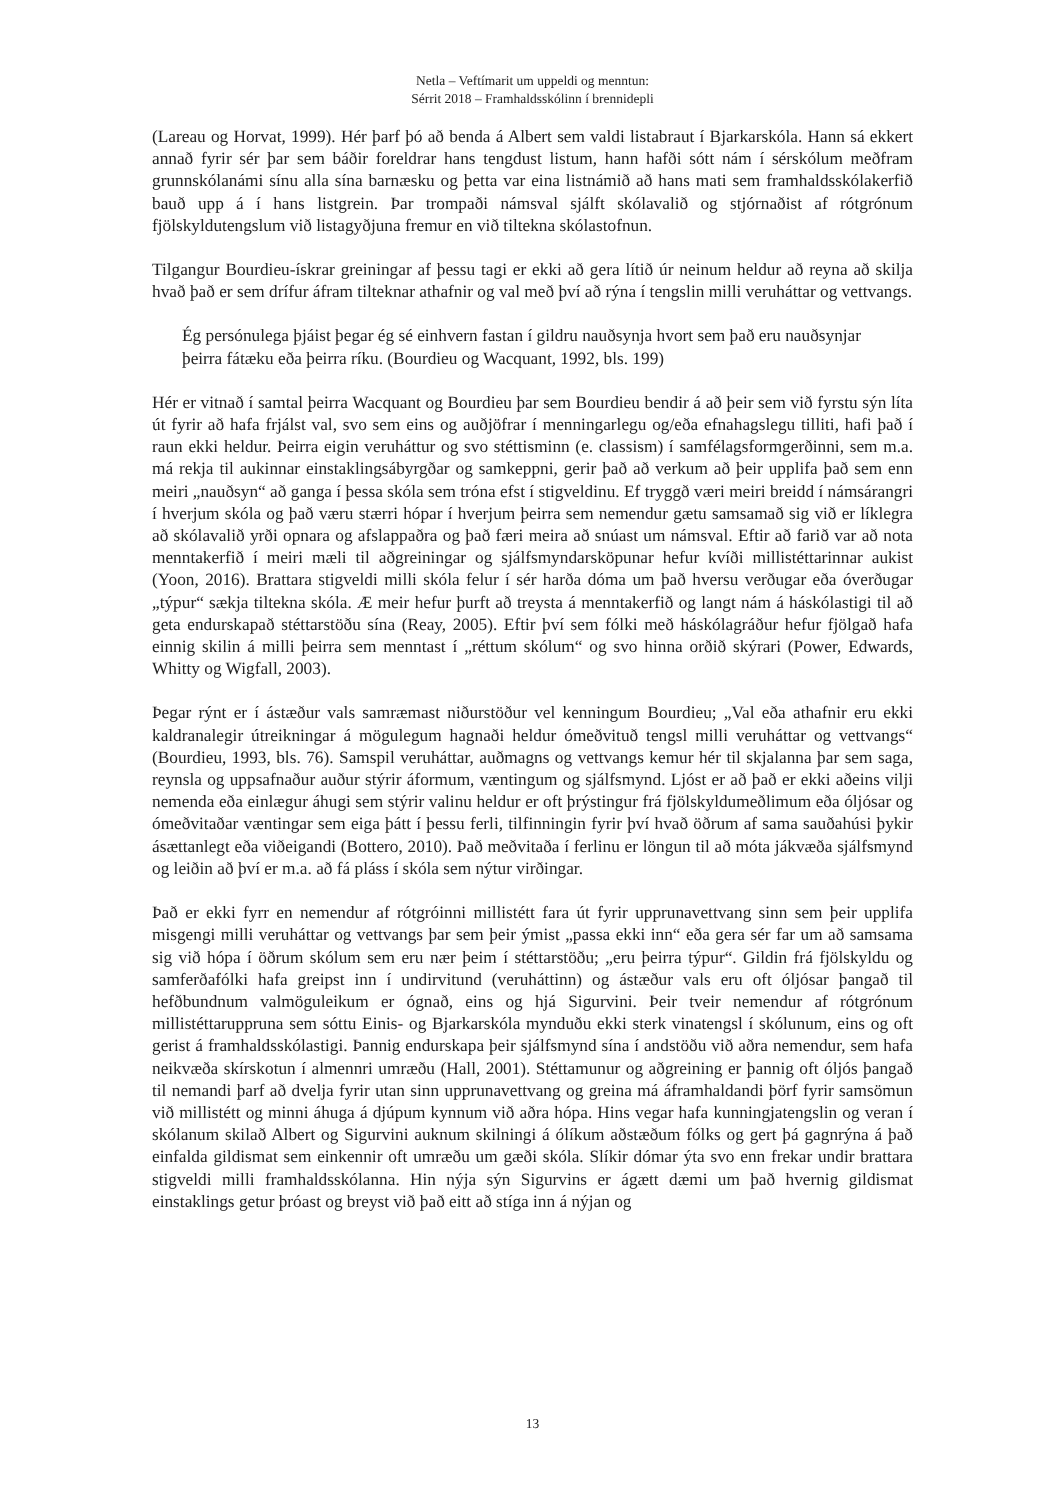Netla – Veftímarit um uppeldi og menntun:
Sérrit 2018 – Framhaldsskólinn í brennidepli
(Lareau og Horvat, 1999). Hér þarf þó að benda á Albert sem valdi listabraut í Bjarkarskóla. Hann sá ekkert annað fyrir sér þar sem báðir foreldrar hans tengdust listum, hann hafði sótt nám í sérskólum meðfram grunnskólanámi sínu alla sína barnæsku og þetta var eina listnámið að hans mati sem framhaldsskólakerfið bauð upp á í hans listgrein. Þar trompaði námsval sjálft skólavalið og stjórnaðist af rótgrónum fjölskyldutengslum við listagyðjuna fremur en við tiltekna skólastofnun.
Tilgangur Bourdieu-ískrar greiningar af þessu tagi er ekki að gera lítið úr neinum heldur að reyna að skilja hvað það er sem drífur áfram tilteknar athafnir og val með því að rýna í tengslin milli veruháttar og vettvangs.
Ég persónulega þjáist þegar ég sé einhvern fastan í gildru nauðsynja hvort sem það eru nauðsynjar þeirra fátæku eða þeirra ríku. (Bourdieu og Wacquant, 1992, bls. 199)
Hér er vitnað í samtal þeirra Wacquant og Bourdieu þar sem Bourdieu bendir á að þeir sem við fyrstu sýn líta út fyrir að hafa frjálst val, svo sem eins og auðjöfrar í menningarlegu og/eða efnahagslegu tilliti, hafi það í raun ekki heldur. Þeirra eigin veruháttur og svo stéttisminn (e. classism) í samfélagsformgerðinni, sem m.a. má rekja til aukinnar einstaklingsábyrgðar og samkeppni, gerir það að verkum að þeir upplifa það sem enn meiri „nauðsyn“ að ganga í þessa skóla sem tróna efst í stigveldinu. Ef tryggð væri meiri breidd í námsárangri í hverjum skóla og það væru stærri hópar í hverjum þeirra sem nemendur gætu samsamað sig við er líklegra að skólavalið yrði opnara og afslappaðra og það færi meira að snúast um námsval. Eftir að farið var að nota menntakerfið í meiri mæli til aðgreiningar og sjálfsmyndarsköpunar hefur kvíði millistéttarinnar aukist (Yoon, 2016). Brattara stigveldi milli skóla felur í sér harða dóma um það hversu verðugar eða óverðugar „týpur“ sækja tiltekna skóla. Æ meir hefur þurft að treysta á menntakerfið og langt nám á háskólastigi til að geta endurskapað stéttarstöðu sína (Reay, 2005). Eftir því sem fólki með háskólagráður hefur fjölgað hafa einnig skilin á milli þeirra sem menntast í „réttum skólum“ og svo hinna orðið skýrari (Power, Edwards, Whitty og Wigfall, 2003).
Þegar rýnt er í ástæður vals samræmast niðurstöður vel kenningum Bourdieu; „Val eða athafnir eru ekki kaldranalegir útreikningar á mögulegum hagnaði heldur ómeðvituð tengsl milli veruháttar og vettvangs“ (Bourdieu, 1993, bls. 76). Samspil veruháttar, auðmagns og vettvangs kemur hér til skjalanna þar sem saga, reynsla og uppsafnaður auður stýrir áformum, væntingum og sjálfsmynd. Ljóst er að það er ekki aðeins vilji nemenda eða einlægur áhugi sem stýrir valinu heldur er oft þrýstingur frá fjölskyldumeðlimum eða óljósar og ómeðvitaðar væntingar sem eiga þátt í þessu ferli, tilfinningin fyrir því hvað öðrum af sama sauðahúsi þykir ásættanlegt eða viðeigandi (Bottero, 2010). Það meðvitaða í ferlinu er löngun til að móta jákvæða sjálfsmynd og leiðin að því er m.a. að fá pláss í skóla sem nýtur virðingar.
Það er ekki fyrr en nemendur af rótgróinni millistétt fara út fyrir upprunavettvang sinn sem þeir upplifa misgengi milli veruháttar og vettvangs þar sem þeir ýmist „passa ekki inn“ eða gera sér far um að samsama sig við hópa í öðrum skólum sem eru nær þeim í stéttarstöðu; „eru þeirra týpur“. Gildin frá fjölskyldu og samferðafólki hafa greipst inn í undirvitund (veruháttinn) og ástæður vals eru oft óljósar þangað til hefðbundnum valmöguleikum er ógnað, eins og hjá Sigurvini. Þeir tveir nemendur af rótgrónum millistéttaruppruna sem sóttu Einis- og Bjarkarskóla mynduðu ekki sterk vinatengsl í skólunum, eins og oft gerist á framhaldsskólastigi. Þannig endurskapa þeir sjálfsmynd sína í andstöðu við aðra nemendur, sem hafa neikvæða skírskotun í almennri umræðu (Hall, 2001). Stéttamunur og aðgreining er þannig oft óljós þangað til nemandi þarf að dvelja fyrir utan sinn upprunavettvang og greina má áframhaldandi þörf fyrir samsömun við millistétt og minni áhuga á djúpum kynnum við aðra hópa. Hins vegar hafa kunningjatengslin og veran í skólanum skilað Albert og Sigurvini auknum skilningi á ólíkum aðstæðum fólks og gert þá gagnrýna á það einfalda gildismat sem einkennir oft umræðu um gæði skóla. Slíkir dómar ýta svo enn frekar undir brattara stigveldi milli framhaldsskólanna. Hin nýja sýn Sigurvins er ágætt dæmi um það hvernig gildismat einstaklings getur þróast og breyst við það eitt að stíga inn á nýjan og
13